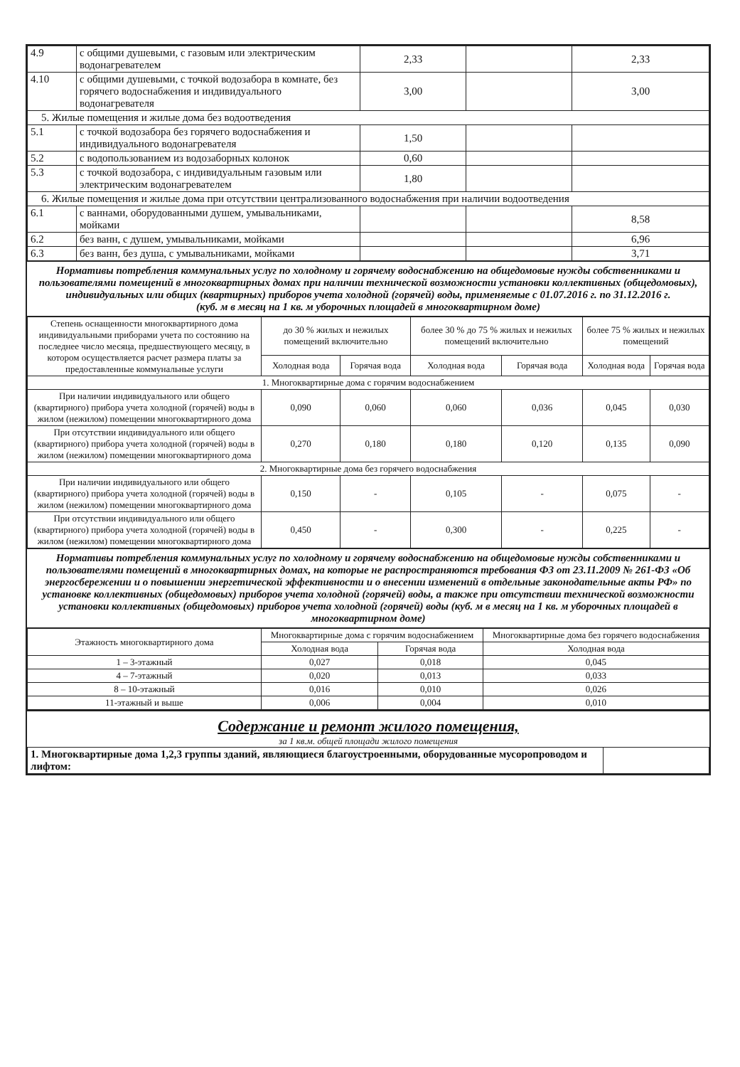| 4.9 | с общими душевыми, с газовым или электрическим водонагревателем | 2,33 | | 2,33 |
| 4.10 | с общими душевыми, с точкой водозабора в комнате, без горячего водоснабжения и индивидуального водонагревателя | 3,00 | | 3,00 |
| 5. Жилые помещения и жилые дома без водоотведения | | | | |
| 5.1 | с точкой водозабора без горячего водоснабжения и индивидуального водонагревателя | 1,50 | | |
| 5.2 | с водопользованием из водозаборных колонок | 0,60 | | |
| 5.3 | с точкой водозабора, с индивидуальным газовым или электрическим водонагревателем | 1,80 | | |
| 6. Жилые помещения и жилые дома при отсутствии централизованного водоснабжения при наличии водоотведения | | | | |
| 6.1 | с ваннами, оборудованными душем, умывальниками, мойками | | | 8,58 |
| 6.2 | без ванн, с душем, умывальниками, мойками | | | 6,96 |
| 6.3 | без ванн, без душа, с умывальниками, мойками | | | 3,71 |
Нормативы потребления коммунальных услуг по холодному и горячему водоснабжению на общедомовые нужды собственниками и пользователями помещений в многоквартирных домах при наличии технической возможности установки коллективных (общедомовых), индивидуальных или общих (квартирных) приборов учета холодной (горячей) воды, применяемые с 01.07.2016 г. по 31.12.2016 г.
(куб. м в месяц на 1 кв. м уборочных площадей в многоквартирном доме)
| Степень оснащенности многоквартирного дома индивидуальными приборами учета по состоянию на последнее число месяца, предшествующего месяцу, в котором осуществляется расчет размера платы за предоставленные коммунальные услуги | до 30 % жилых и нежилых помещений включительно | | более 30 % до 75 % жилых и нежилых помещений включительно | | более 75 % жилых и нежилых помещений | |
| | Холодная вода | Горячая вода | Холодная вода | Горячая вода | Холодная вода | Горячая вода |
| 1. Многоквартирные дома с горячим водоснабжением | | | | | | |
| При наличии индивидуального или общего (квартирного) прибора учета холодной (горячей) воды в жилом (нежилом) помещении многоквартирного дома | 0,090 | 0,060 | 0,060 | 0,036 | 0,045 | 0,030 |
| При отсутствии индивидуального или общего (квартирного) прибора учета холодной (горячей) воды в жилом (нежилом) помещении многоквартирного дома | 0,270 | 0,180 | 0,180 | 0,120 | 0,135 | 0,090 |
| 2. Многоквартирные дома без горячего водоснабжения | | | | | | |
| При наличии индивидуального или общего (квартирного) прибора учета холодной (горячей) воды в жилом (нежилом) помещении многоквартирного дома | 0,150 | - | 0,105 | - | 0,075 | - |
| При отсутствии индивидуального или общего (квартирного) прибора учета холодной (горячей) воды в жилом (нежилом) помещении многоквартирного дома | 0,450 | - | 0,300 | - | 0,225 | - |
Нормативы потребления коммунальных услуг по холодному и горячему водоснабжению на общедомовые нужды собственниками и пользователями помещений в многоквартирных домах, на которые не распространяются требования ФЗ от 23.11.2009 № 261-ФЗ «Об энергосбережении и о повышении энергетической эффективности и о внесении изменений в отдельные законодательные акты РФ» по установке коллективных (общедомовых) приборов учета холодной (горячей) воды, а также при отсутствии технической возможности установки коллективных (общедомовых) приборов учета холодной (горячей) воды (куб. м в месяц на 1 кв. м уборочных площадей в многоквартирном доме)
| Этажность многоквартирного дома | Многоквартирные дома с горячим водоснабжением | | Многоквартирные дома без горячего водоснабжения |
| | Холодная вода | Горячая вода | Холодная вода |
| 1 – 3-этажный | 0,027 | 0,018 | 0,045 |
| 4 – 7-этажный | 0,020 | 0,013 | 0,033 |
| 8 – 10-этажный | 0,016 | 0,010 | 0,026 |
| 11-этажный и выше | 0,006 | 0,004 | 0,010 |
Содержание и ремонт жилого помещения,
за 1 кв.м. общей площади жилого помещения
| 1. Многоквартирные дома 1,2,3 группы зданий, являющиеся благоустроенными, оборудованные мусоропроводом и лифтом: | |